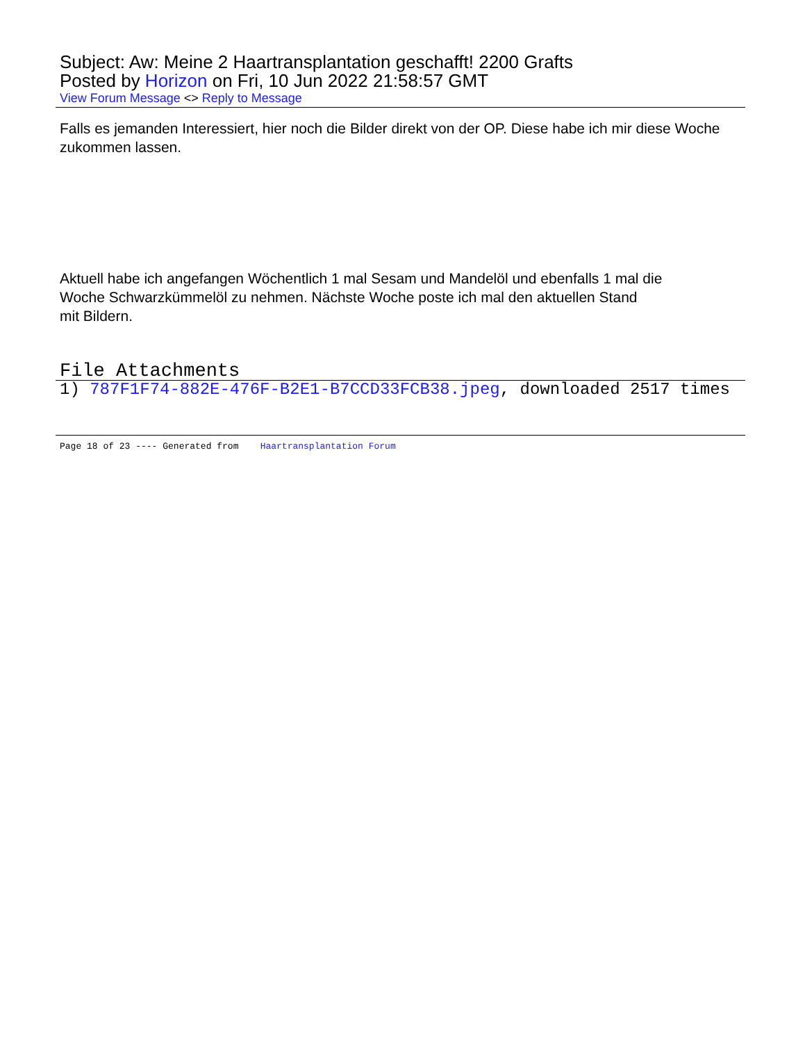Subject: Aw: Meine 2 Haartransplantation geschafft! 2200 Grafts
Posted by Horizon on Fri, 10 Jun 2022 21:58:57 GMT
View Forum Message <> Reply to Message
Falls es jemanden Interessiert, hier noch die Bilder direkt von der OP. Diese habe ich mir diese Woche zukommen lassen.
Aktuell habe ich angefangen Wöchentlich 1 mal Sesam und Mandelöl und ebenfalls 1 mal die
Woche Schwarzkümmelöl zu nehmen. Nächste Woche poste ich mal den aktuellen Stand
mit Bildern.
File Attachments
1) 787F1F74-882E-476F-B2E1-B7CCD33FCB38.jpeg, downloaded 2517 times
Page 18 of 23 ---- Generated from Haartransplantation Forum